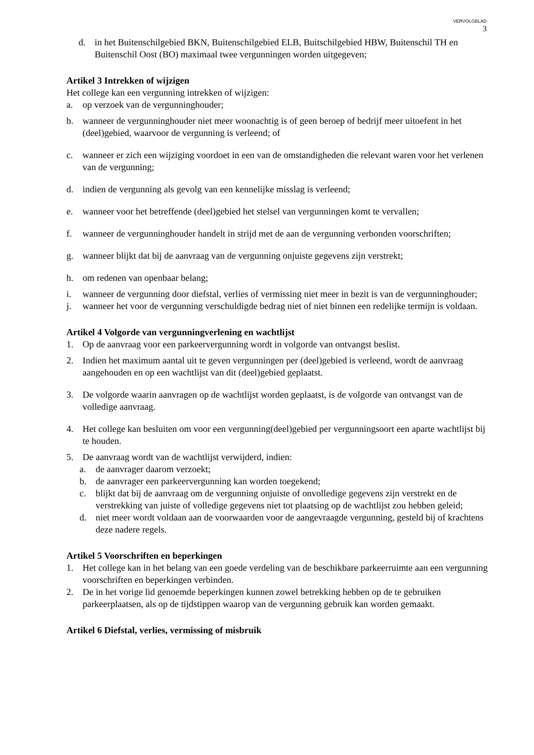VERVOLGBLAD
3
d. in het Buitenschilgebied BKN, Buitenschilgebied ELB, Buitschilgebied HBW, Buitenschil TH en Buitenschil Oost (BO) maximaal twee vergunningen worden uitgegeven;
Artikel 3 Intrekken of wijzigen
Het college kan een vergunning intrekken of wijzigen:
a. op verzoek van de vergunninghouder;
b. wanneer de vergunninghouder niet meer woonachtig is of geen beroep of bedrijf meer uitoefent in het (deel)gebied, waarvoor de vergunning is verleend; of
c. wanneer er zich een wijziging voordoet in een van de omstandigheden die relevant waren voor het verlenen van de vergunning;
d. indien de vergunning als gevolg van een kennelijke misslag is verleend;
e. wanneer voor het betreffende (deel)gebied het stelsel van vergunningen komt te vervallen;
f. wanneer de vergunninghouder handelt in strijd met de aan de vergunning verbonden voorschriften;
g. wanneer blijkt dat bij de aanvraag van de vergunning onjuiste gegevens zijn verstrekt;
h. om redenen van openbaar belang;
i. wanneer de vergunning door diefstal, verlies of vermissing niet meer in bezit is van de vergunninghouder;
j. wanneer het voor de vergunning verschuldigde bedrag niet of niet binnen een redelijke termijn is voldaan.
Artikel 4 Volgorde van vergunningverlening en wachtlijst
1. Op de aanvraag voor een parkeervergunning wordt in volgorde van ontvangst beslist.
2. Indien het maximum aantal uit te geven vergunningen per (deel)gebied is verleend, wordt de aanvraag aangehouden en op een wachtlijst van dit (deel)gebied geplaatst.
3. De volgorde waarin aanvragen op de wachtlijst worden geplaatst, is de volgorde van ontvangst van de volledige aanvraag.
4. Het college kan besluiten om voor een vergunning(deel)gebied per vergunningsoort een aparte wachtlijst bij te houden.
5. De aanvraag wordt van de wachtlijst verwijderd, indien:
a. de aanvrager daarom verzoekt;
b. de aanvrager een parkeervergunning kan worden toegekend;
c. blijkt dat bij de aanvraag om de vergunning onjuiste of onvolledige gegevens zijn verstrekt en de verstrekking van juiste of volledige gegevens niet tot plaatsing op de wachtlijst zou hebben geleid;
d. niet meer wordt voldaan aan de voorwaarden voor de aangevraagde vergunning, gesteld bij of krachtens deze nadere regels.
Artikel 5 Voorschriften en beperkingen
1. Het college kan in het belang van een goede verdeling van de beschikbare parkeerruimte aan een vergunning voorschriften en beperkingen verbinden.
2. De in het vorige lid genoemde beperkingen kunnen zowel betrekking hebben op de te gebruiken parkeerplaatsen, als op de tijdstippen waarop van de vergunning gebruik kan worden gemaakt.
Artikel 6 Diefstal, verlies, vermissing of misbruik